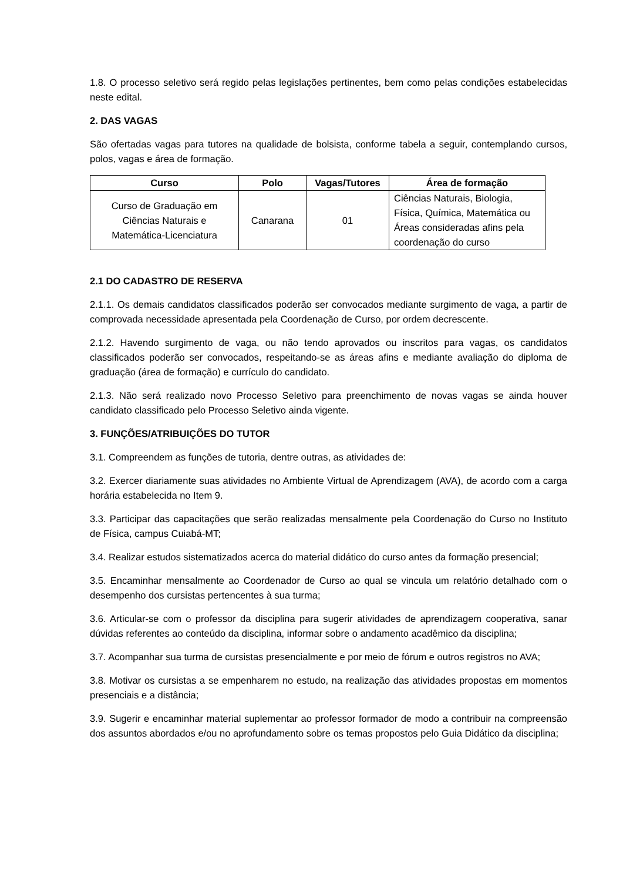1.8. O processo seletivo será regido pelas legislações pertinentes, bem como pelas condições estabelecidas neste edital.
2. DAS VAGAS
São ofertadas vagas para tutores na qualidade de bolsista, conforme tabela a seguir, contemplando cursos, polos, vagas e área de formação.
| Curso | Polo | Vagas/Tutores | Área de formação |
| --- | --- | --- | --- |
| Curso de Graduação em Ciências Naturais e Matemática-Licenciatura | Canarana | 01 | Ciências Naturais, Biologia, Física, Química, Matemática ou Áreas consideradas afins pela coordenação do curso |
2.1 DO CADASTRO DE RESERVA
2.1.1. Os demais candidatos classificados poderão ser convocados mediante surgimento de vaga, a partir de comprovada necessidade apresentada pela Coordenação de Curso, por ordem decrescente.
2.1.2. Havendo surgimento de vaga, ou não tendo aprovados ou inscritos para vagas, os candidatos classificados poderão ser convocados, respeitando-se as áreas afins e mediante avaliação do diploma de graduação (área de formação) e currículo do candidato.
2.1.3. Não será realizado novo Processo Seletivo para preenchimento de novas vagas se ainda houver candidato classificado pelo Processo Seletivo ainda vigente.
3. FUNÇÕES/ATRIBUIÇÕES DO TUTOR
3.1. Compreendem as funções de tutoria, dentre outras, as atividades de:
3.2. Exercer diariamente suas atividades no Ambiente Virtual de Aprendizagem (AVA), de acordo com a carga horária estabelecida no Item 9.
3.3. Participar das capacitações que serão realizadas mensalmente pela Coordenação do Curso no Instituto de Física, campus Cuiabá-MT;
3.4. Realizar estudos sistematizados acerca do material didático do curso antes da formação presencial;
3.5. Encaminhar mensalmente ao Coordenador de Curso ao qual se vincula um relatório detalhado com o desempenho dos cursistas pertencentes à sua turma;
3.6. Articular-se com o professor da disciplina para sugerir atividades de aprendizagem cooperativa, sanar dúvidas referentes ao conteúdo da disciplina, informar sobre o andamento acadêmico da disciplina;
3.7. Acompanhar sua turma de cursistas presencialmente e por meio de fórum e outros registros no AVA;
3.8. Motivar os cursistas a se empenharem no estudo, na realização das atividades propostas em momentos presenciais e a distância;
3.9. Sugerir e encaminhar material suplementar ao professor formador de modo a contribuir na compreensão dos assuntos abordados e/ou no aprofundamento sobre os temas propostos pelo Guia Didático da disciplina;